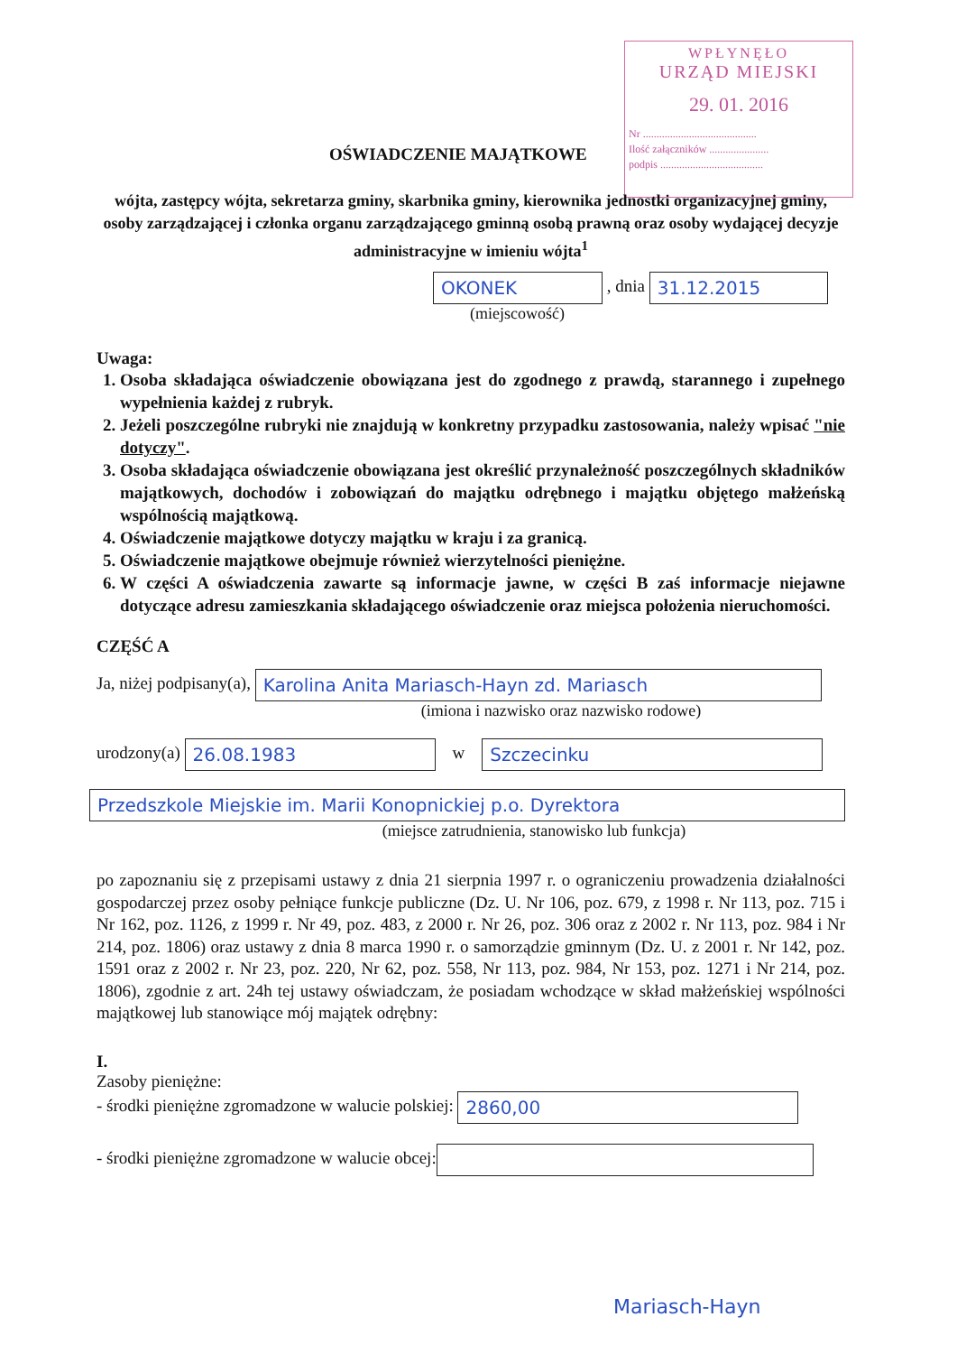WPŁYNĘŁO
URZĄD MIEJSKI
29. 01. 2016
Nr ..........................................
Ilość załączników ......................
podpis ......................................
OŚWIADCZENIE MAJĄTKOWE
wójta, zastępcy wójta, sekretarza gminy, skarbnika gminy, kierownika jednostki organizacyjnej gminy, osoby zarządzającej i członka organu zarządzającego gminną osobą prawną oraz osoby wydającej decyzje administracyjne w imieniu wójta<sup>1</sup>
OKONEK , dnia 31.12.2015
(miejscowość)
Uwaga:
1. Osoba składająca oświadczenie obowiązana jest do zgodnego z prawdą, starannego i zupełnego wypełnienia każdej z rubryk.
2. Jeżeli poszczególne rubryki nie znajdują w konkretny przypadku zastosowania, należy wpisać "nie dotyczy".
3. Osoba składająca oświadczenie obowiązana jest określić przynależność poszczególnych składników majątkowych, dochodów i zobowiązań do majątku odrębnego i majątku objętego małżeńską wspólnością majątkową.
4. Oświadczenie majątkowe dotyczy majątku w kraju i za granicą.
5. Oświadczenie majątkowe obejmuje również wierzytelności pieniężne.
6. W części A oświadczenia zawarte są informacje jawne, w części B zaś informacje niejawne dotyczące adresu zamieszkania składającego oświadczenie oraz miejsca położenia nieruchomości.
CZĘŚĆ A
Ja, niżej podpisany(a), Karolina Anita Mariasch-Hayn zd. Mariasch
(imiona i nazwisko oraz nazwisko rodowe)
urodzony(a) 26.08.1983 w Szczecinku
Przedszkole Miejskie im. Marii Konopnickiej p.o. Dyrektora
(miejsce zatrudnienia, stanowisko lub funkcja)
po zapoznaniu się z przepisami ustawy z dnia 21 sierpnia 1997 r. o ograniczeniu prowadzenia działalności gospodarczej przez osoby pełniące funkcje publiczne (Dz. U. Nr 106, poz. 679, z 1998 r. Nr 113, poz. 715 i Nr 162, poz. 1126, z 1999 r. Nr 49, poz. 483, z 2000 r. Nr 26, poz. 306 oraz z 2002 r. Nr 113, poz. 984 i Nr 214, poz. 1806) oraz ustawy z dnia 8 marca 1990 r. o samorządzie gminnym (Dz. U. z 2001 r. Nr 142, poz. 1591 oraz z 2002 r. Nr 23, poz. 220, Nr 62, poz. 558, Nr 113, poz. 984, Nr 153, poz. 1271 i Nr 214, poz. 1806), zgodnie z art. 24h tej ustawy oświadczam, że posiadam wchodzące w skład małżeńskiej wspólności majątkowej lub stanowiące mój majątek odrębny:
I.
Zasoby pieniężne:
- środki pieniężne zgromadzone w walucie polskiej: 2860,00
- środki pieniężne zgromadzone w walucie obcej:
Mariasch-Hayn